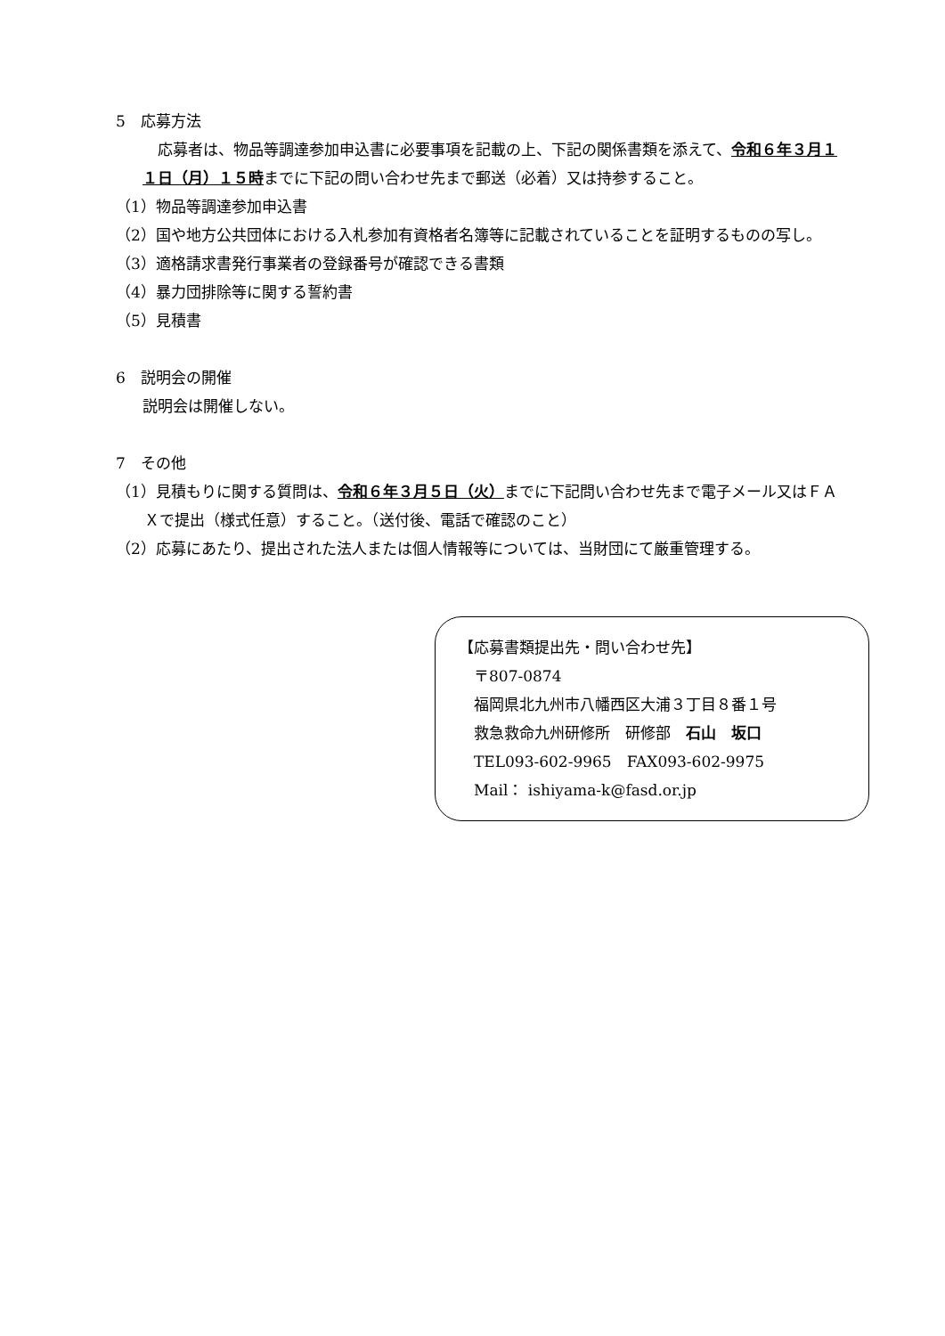5　応募方法
　応募者は、物品等調達参加申込書に必要事項を記載の上、下記の関係書類を添えて、令和６年３月１１日（月）１５時までに下記の問い合わせ先まで郵送（必着）又は持参すること。
（1）物品等調達参加申込書
（2）国や地方公共団体における入札参加有資格者名簿等に記載されていることを証明するものの写し。
（3）適格請求書発行事業者の登録番号が確認できる書類
（4）暴力団排除等に関する誓約書
（5）見積書
6　説明会の開催
説明会は開催しない。
7　その他
（1）見積もりに関する質問は、令和６年３月５日（火）までに下記問い合わせ先まで電子メール又はＦＡＸで提出（様式任意）すること。（送付後、電話で確認のこと）
（2）応募にあたり、提出された法人または個人情報等については、当財団にて厳重管理する。
【応募書類提出先・問い合わせ先】
　〒807-0874
　福岡県北九州市八幡西区大浦３丁目８番１号
　救急救命九州研修所　研修部　石山　坂口
　TEL093-602-9965　FAX093-602-9975
　Mail： ishiyama-k@fasd.or.jp